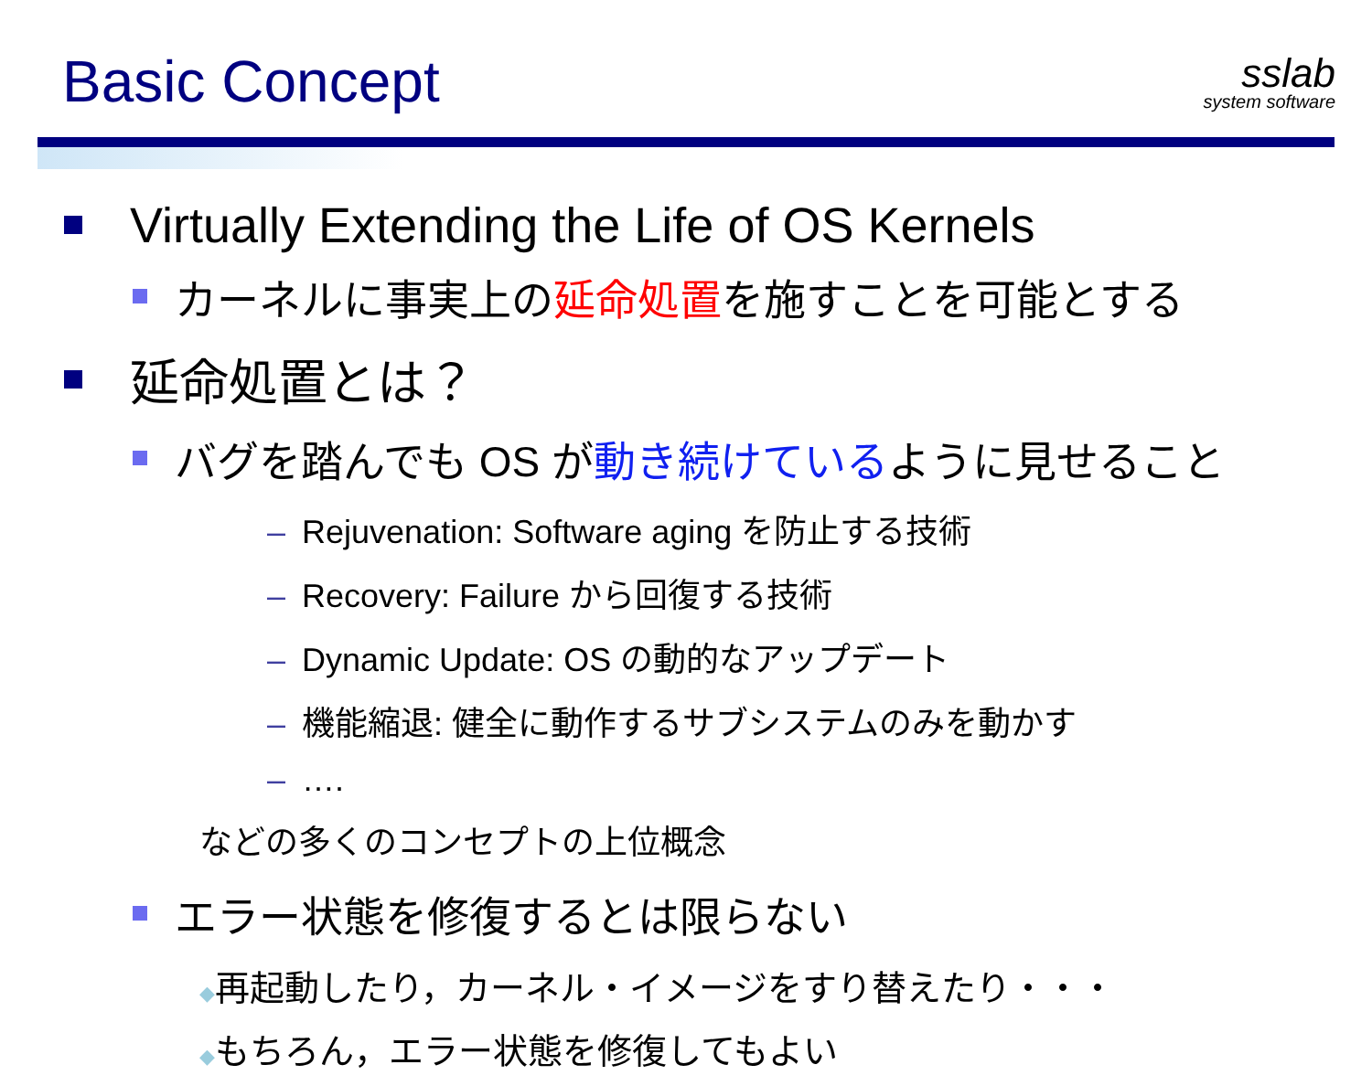Basic Concept
sslab
system software
Virtually Extending the Life of OS Kernels
カーネルに事実上の 延命処置 を施すことを可能とする
延命処置とは？
バグを踏んでも OS が 動き続けている ように見せること
– Rejuvenation: Software aging を防止する技術
– Recovery: Failure から回復する技術
– Dynamic Update: OS の動的なアップデート
– 機能縮退: 健全に動作するサブシステムのみを動かす
– ….
などの多くのコンセプトの上位概念
エラー状態を修復するとは限らない
◆再起動したり，カーネル・イメージをすり替えたり・・・
◆もちろん，エラー状態を修復してもよい